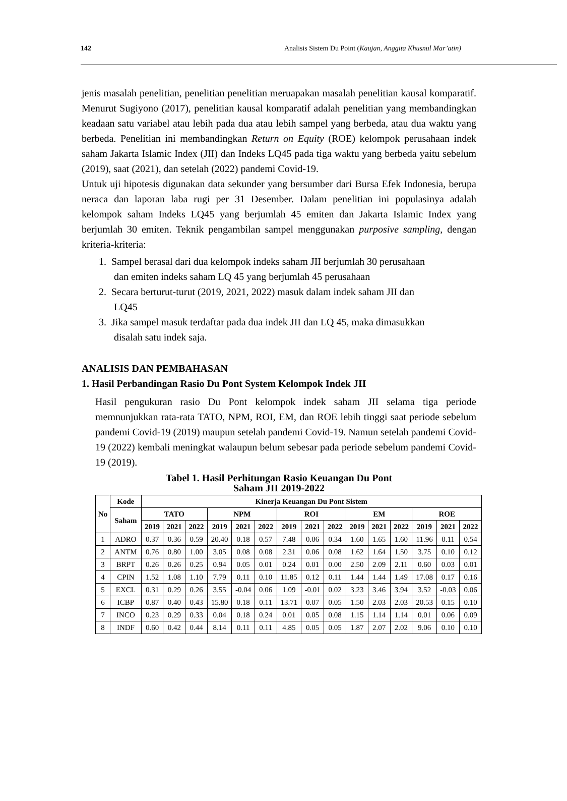142 Analisis Sistem Du Point (Kaujan, Anggita Khusnul Mar’atin)
jenis masalah penelitian, penelitian penelitian meruapakan masalah penelitian kausal komparatif. Menurut Sugiyono (2017), penelitian kausal komparatif adalah penelitian yang membandingkan keadaan satu variabel atau lebih pada dua atau lebih sampel yang berbeda, atau dua waktu yang berbeda. Penelitian ini membandingkan Return on Equity (ROE) kelompok perusahaan indek saham Jakarta Islamic Index (JII) dan Indeks LQ45 pada tiga waktu yang berbeda yaitu sebelum (2019), saat (2021), dan setelah (2022) pandemi Covid-19.
Untuk uji hipotesis digunakan data sekunder yang bersumber dari Bursa Efek Indonesia, berupa neraca dan laporan laba rugi per 31 Desember. Dalam penelitian ini populasinya adalah kelompok saham Indeks LQ45 yang berjumlah 45 emiten dan Jakarta Islamic Index yang berjumlah 30 emiten. Teknik pengambilan sampel menggunakan purposive sampling, dengan kriteria-kriteria:
1. Sampel berasal dari dua kelompok indeks saham JII berjumlah 30 perusahaan
dan emiten indeks saham LQ 45 yang berjumlah 45 perusahaan
2. Secara berturut-turut (2019, 2021, 2022) masuk dalam indek saham JII dan
LQ45
3. Jika sampel masuk terdaftar pada dua indek JII dan LQ 45, maka dimasukkan
disalah satu indek saja.
ANALISIS DAN PEMBAHASAN
1. Hasil Perbandingan Rasio Du Pont System Kelompok Indek JII
Hasil pengukuran rasio Du Pont kelompok indek saham JII selama tiga periode memnunjukkan rata-rata TATO, NPM, ROI, EM, dan ROE lebih tinggi saat periode sebelum pandemi Covid-19 (2019) maupun setelah pandemi Covid-19. Namun setelah pandemi Covid-19 (2022) kembali meningkat walaupun belum sebesar pada periode sebelum pandemi Covid-19 (2019).
Tabel 1. Hasil Perhitungan Rasio Keuangan Du Pont
Saham JII 2019-2022
| No | Kode | Kinerja Keuangan Du Pont Sistem | | | | | | | | | | | | | | |
| --- | --- | --- | --- | --- | --- | --- | --- | --- | --- | --- | --- | --- | --- | --- | --- | --- |
| | Saham | TATO | | | NPM | | | ROI | | | EM | | | ROE | | |
| | | 2019 | 2021 | 2022 | 2019 | 2021 | 2022 | 2019 | 2021 | 2022 | 2019 | 2021 | 2022 | 2019 | 2021 | 2022 |
| 1 | ADRO | 0.37 | 0.36 | 0.59 | 20.40 | 0.18 | 0.57 | 7.48 | 0.06 | 0.34 | 1.60 | 1.65 | 1.60 | 11.96 | 0.11 | 0.54 |
| 2 | ANTM | 0.76 | 0.80 | 1.00 | 3.05 | 0.08 | 0.08 | 2.31 | 0.06 | 0.08 | 1.62 | 1.64 | 1.50 | 3.75 | 0.10 | 0.12 |
| 3 | BRPT | 0.26 | 0.26 | 0.25 | 0.94 | 0.05 | 0.01 | 0.24 | 0.01 | 0.00 | 2.50 | 2.09 | 2.11 | 0.60 | 0.03 | 0.01 |
| 4 | CPIN | 1.52 | 1.08 | 1.10 | 7.79 | 0.11 | 0.10 | 11.85 | 0.12 | 0.11 | 1.44 | 1.44 | 1.49 | 17.08 | 0.17 | 0.16 |
| 5 | EXCL | 0.31 | 0.29 | 0.26 | 3.55 | -0.04 | 0.06 | 1.09 | -0.01 | 0.02 | 3.23 | 3.46 | 3.94 | 3.52 | -0.03 | 0.06 |
| 6 | ICBP | 0.87 | 0.40 | 0.43 | 15.80 | 0.18 | 0.11 | 13.71 | 0.07 | 0.05 | 1.50 | 2.03 | 2.03 | 20.53 | 0.15 | 0.10 |
| 7 | INCO | 0.23 | 0.29 | 0.33 | 0.04 | 0.18 | 0.24 | 0.01 | 0.05 | 0.08 | 1.15 | 1.14 | 1.14 | 0.01 | 0.06 | 0.09 |
| 8 | INDF | 0.60 | 0.42 | 0.44 | 8.14 | 0.11 | 0.11 | 4.85 | 0.05 | 0.05 | 1.87 | 2.07 | 2.02 | 9.06 | 0.10 | 0.10 |